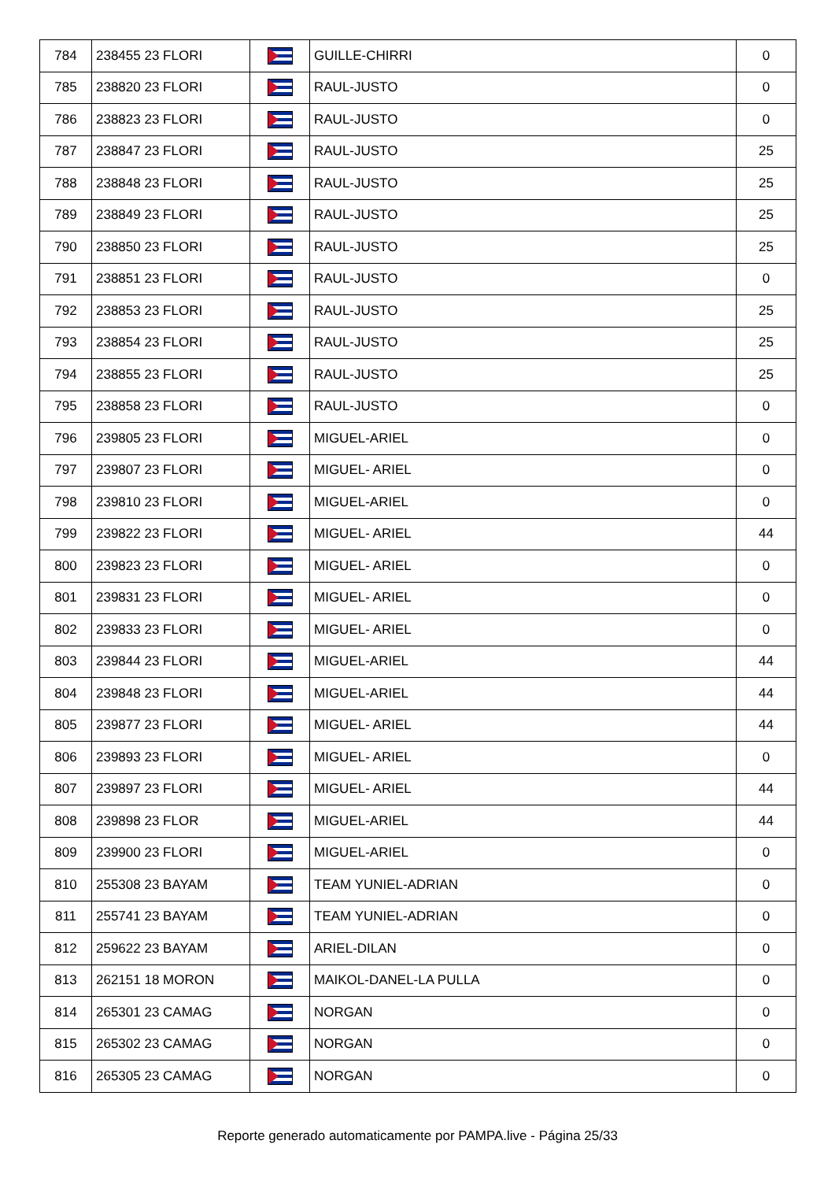| 784 | 238455 23 FLORI | | GUILLE-CHIRRI | 0 |
| 785 | 238820 23 FLORI | | RAUL-JUSTO | 0 |
| 786 | 238823 23 FLORI | | RAUL-JUSTO | 0 |
| 787 | 238847 23 FLORI | | RAUL-JUSTO | 25 |
| 788 | 238848 23 FLORI | | RAUL-JUSTO | 25 |
| 789 | 238849 23 FLORI | | RAUL-JUSTO | 25 |
| 790 | 238850 23 FLORI | | RAUL-JUSTO | 25 |
| 791 | 238851 23 FLORI | | RAUL-JUSTO | 0 |
| 792 | 238853 23 FLORI | | RAUL-JUSTO | 25 |
| 793 | 238854 23 FLORI | | RAUL-JUSTO | 25 |
| 794 | 238855 23 FLORI | | RAUL-JUSTO | 25 |
| 795 | 238858 23 FLORI | | RAUL-JUSTO | 0 |
| 796 | 239805 23 FLORI | | MIGUEL-ARIEL | 0 |
| 797 | 239807 23 FLORI | | MIGUEL- ARIEL | 0 |
| 798 | 239810 23 FLORI | | MIGUEL-ARIEL | 0 |
| 799 | 239822 23 FLORI | | MIGUEL- ARIEL | 44 |
| 800 | 239823 23 FLORI | | MIGUEL- ARIEL | 0 |
| 801 | 239831 23 FLORI | | MIGUEL- ARIEL | 0 |
| 802 | 239833 23 FLORI | | MIGUEL- ARIEL | 0 |
| 803 | 239844 23 FLORI | | MIGUEL-ARIEL | 44 |
| 804 | 239848 23 FLORI | | MIGUEL-ARIEL | 44 |
| 805 | 239877 23 FLORI | | MIGUEL- ARIEL | 44 |
| 806 | 239893 23 FLORI | | MIGUEL- ARIEL | 0 |
| 807 | 239897 23 FLORI | | MIGUEL- ARIEL | 44 |
| 808 | 239898 23 FLOR | | MIGUEL-ARIEL | 44 |
| 809 | 239900 23 FLORI | | MIGUEL-ARIEL | 0 |
| 810 | 255308 23 BAYAM | | TEAM YUNIEL-ADRIAN | 0 |
| 811 | 255741 23 BAYAM | | TEAM YUNIEL-ADRIAN | 0 |
| 812 | 259622 23 BAYAM | | ARIEL-DILAN | 0 |
| 813 | 262151 18 MORON | | MAIKOL-DANEL-LA PULLA | 0 |
| 814 | 265301 23 CAMAG | | NORGAN | 0 |
| 815 | 265302 23 CAMAG | | NORGAN | 0 |
| 816 | 265305 23 CAMAG | | NORGAN | 0 |
Reporte generado automaticamente por PAMPA.live - Página 25/33